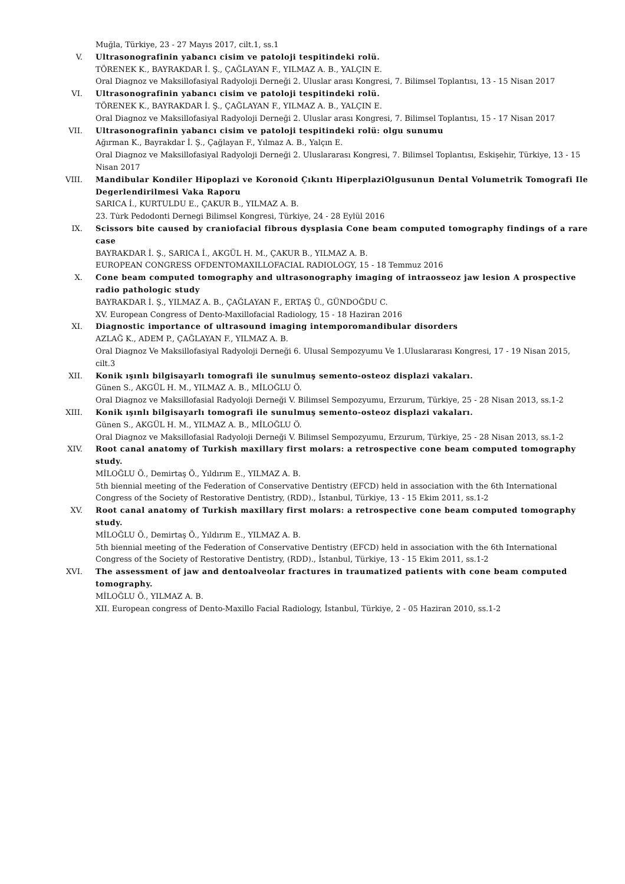Muğla, Türkiye, 23 - 27 Mayıs 2017, cilt.1, ss.1
V. Ultrasonografinin yabancı cisim ve patoloji tespitindeki rolü.
TÖRENEK K., BAYRAKDAR İ. Ş., ÇAĞLAYAN F., YILMAZ A. B., YALÇIN E.
Oral Diagnoz ve Maksillofasiyal Radyoloji Derneği 2. Uluslar arası Kongresi, 7. Bilimsel Toplantısı, 13 - 15 Nisan 2017
VI. Ultrasonografinin yabancı cisim ve patoloji tespitindeki rolü.
TÖRENEK K., BAYRAKDAR İ. Ş., ÇAĞLAYAN F., YILMAZ A. B., YALÇIN E.
Oral Diagnoz ve Maksillofasiyal Radyoloji Derneği 2. Uluslar arası Kongresi, 7. Bilimsel Toplantısı, 15 - 17 Nisan 2017
VII. Ultrasonografinin yabancı cisim ve patoloji tespitindeki rolü: olgu sunumu
Ağırman K., Bayrakdar İ. Ş., Çağlayan F., Yılmaz A. B., Yalçın E.
Oral Diagnoz ve Maksillofasiyal Radyoloji Derneği 2. Uluslararası Kongresi, 7. Bilimsel Toplantısı, Eskişehir, Türkiye, 13 - 15 Nisan 2017
VIII. Mandibular Kondiler Hipoplazi ve Koronoid Çıkıntı HiperplaziOlgusunun Dental Volumetrik Tomografi Ile Degerlendirilmesi Vaka Raporu
SARICA İ., KURTULDU E., ÇAKUR B., YILMAZ A. B.
23. Tu̇rk Pedodonti Dernegi Bilimsel Kongresi, Türkiye, 24 - 28 Eylül 2016
IX. Scissors bite caused by craniofacial fibrous dysplasia Cone beam computed tomography findings of a rare case
BAYRAKDAR İ. Ş., SARICA İ., AKGÜL H. M., ÇAKUR B., YILMAZ A. B.
EUROPEAN CONGRESS OFDENTOMAXILLOFACIAL RADIOLOGY, 15 - 18 Temmuz 2016
X. Cone beam computed tomography and ultrasonography imaging of intraosseoz jaw lesion A prospective radio pathologic study
BAYRAKDAR İ. Ş., YILMAZ A. B., ÇAĞLAYAN F., ERTAŞ Ü., GÜNDOĞDU C.
XV. European Congress of Dento-Maxillofacial Radiology, 15 - 18 Haziran 2016
XI. Diagnostic importance of ultrasound imaging intemporomandibular disorders
AZLAĞ K., ADEM P., ÇAĞLAYAN F., YILMAZ A. B.
Oral Diagnoz Ve Maksillofasiyal Radyoloji Derneği 6. Ulusal Sempozyumu Ve 1.Uluslararası Kongresi, 17 - 19 Nisan 2015, cilt.3
XII. Konik ışınlı bilgisayarlı tomografi ile sunulmuş semento-osteoz displazi vakaları.
Günen S., AKGÜL H. M., YILMAZ A. B., MİLOĞLU Ö.
Oral Diagnoz ve Maksillofasial Radyoloji Derneği V. Bilimsel Sempozyumu, Erzurum, Türkiye, 25 - 28 Nisan 2013, ss.1-2
XIII. Konik ışınlı bilgisayarlı tomografi ile sunulmuş semento-osteoz displazi vakaları.
Günen S., AKGÜL H. M., YILMAZ A. B., MİLOĞLU Ö.
Oral Diagnoz ve Maksillofasial Radyoloji Derneği V. Bilimsel Sempozyumu, Erzurum, Türkiye, 25 - 28 Nisan 2013, ss.1-2
XIV. Root canal anatomy of Turkish maxillary first molars: a retrospective cone beam computed tomography study.
MİLOĞLU Ö., Demirtaş Ö., Yıldırım E., YILMAZ A. B.
5th biennial meeting of the Federation of Conservative Dentistry (EFCD) held in association with the 6th International Congress of the Society of Restorative Dentistry, (RDD)., İstanbul, Türkiye, 13 - 15 Ekim 2011, ss.1-2
XV. Root canal anatomy of Turkish maxillary first molars: a retrospective cone beam computed tomography study.
MİLOĞLU Ö., Demirtaş Ö., Yıldırım E., YILMAZ A. B.
5th biennial meeting of the Federation of Conservative Dentistry (EFCD) held in association with the 6th International Congress of the Society of Restorative Dentistry, (RDD)., İstanbul, Türkiye, 13 - 15 Ekim 2011, ss.1-2
XVI. The assessment of jaw and dentoalveolar fractures in traumatized patients with cone beam computed tomography.
MİLOĞLU Ö., YILMAZ A. B.
XII. European congress of Dento-Maxillo Facial Radiology, İstanbul, Türkiye, 2 - 05 Haziran 2010, ss.1-2